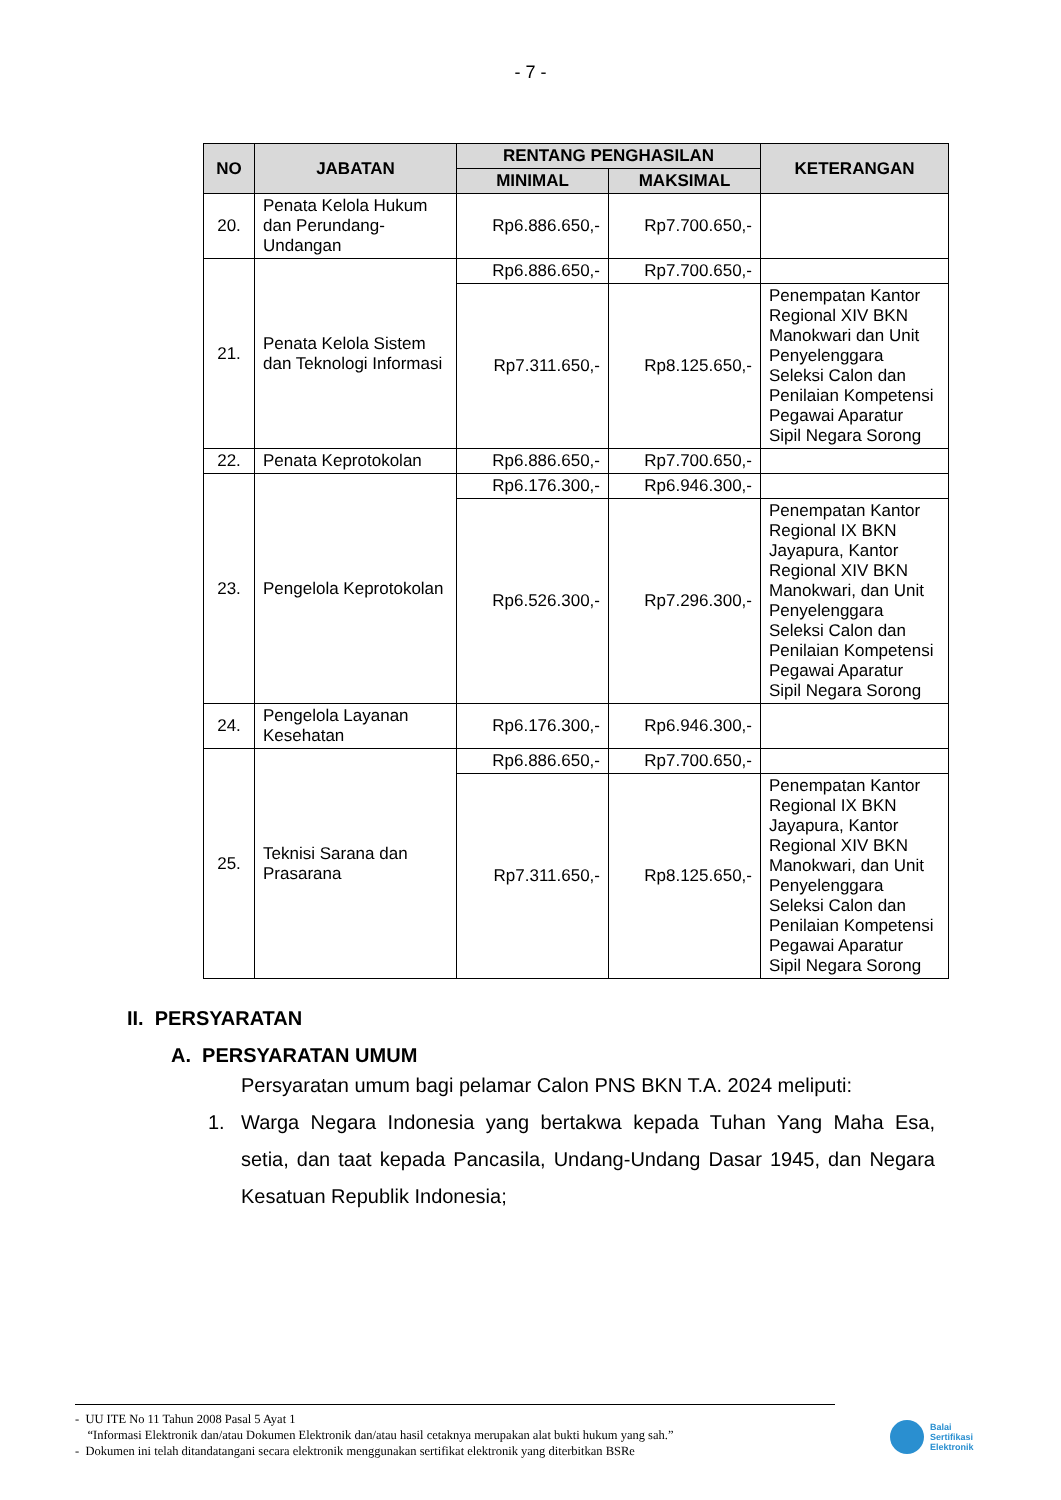- 7 -
| NO | JABATAN | RENTANG PENGHASILAN | | KETERANGAN |
| --- | --- | --- | --- | --- |
| | | MINIMAL | MAKSIMAL | |
| 20. | Penata Kelola Hukum dan Perundang-Undangan | Rp6.886.650,- | Rp7.700.650,- | |
| 21. | Penata Kelola Sistem dan Teknologi Informasi | Rp6.886.650,- | Rp7.700.650,- | |
| | | Rp7.311.650,- | Rp8.125.650,- | Penempatan Kantor Regional XIV BKN Manokwari dan Unit Penyelenggara Seleksi Calon dan Penilaian Kompetensi Pegawai Aparatur Sipil Negara Sorong |
| 22. | Penata Keprotokolan | Rp6.886.650,- | Rp7.700.650,- | |
| 23. | Pengelola Keprotokolan | Rp6.176.300,- | Rp6.946.300,- | |
| | | Rp6.526.300,- | Rp7.296.300,- | Penempatan Kantor Regional IX BKN Jayapura, Kantor Regional XIV BKN Manokwari, dan Unit Penyelenggara Seleksi Calon dan Penilaian Kompetensi Pegawai Aparatur Sipil Negara Sorong |
| 24. | Pengelola Layanan Kesehatan | Rp6.176.300,- | Rp6.946.300,- | |
| 25. | Teknisi Sarana dan Prasarana | Rp6.886.650,- | Rp7.700.650,- | |
| | | Rp7.311.650,- | Rp8.125.650,- | Penempatan Kantor Regional IX BKN Jayapura, Kantor Regional XIV BKN Manokwari, dan Unit Penyelenggara Seleksi Calon dan Penilaian Kompetensi Pegawai Aparatur Sipil Negara Sorong |
II. PERSYARATAN
A. PERSYARATAN UMUM
Persyaratan umum bagi pelamar Calon PNS BKN T.A. 2024 meliputi:
1. Warga Negara Indonesia yang bertakwa kepada Tuhan Yang Maha Esa, setia, dan taat kepada Pancasila, Undang-Undang Dasar 1945, dan Negara Kesatuan Republik Indonesia;
- UU ITE No 11 Tahun 2008 Pasal 5 Ayat 1
“Informasi Elektronik dan/atau Dokumen Elektronik dan/atau hasil cetaknya merupakan alat bukti hukum yang sah.”
- Dokumen ini telah ditandatangani secara elektronik menggunakan sertifikat elektronik yang diterbitkan BSRe
Balai
Sertifikasi
Elektronik